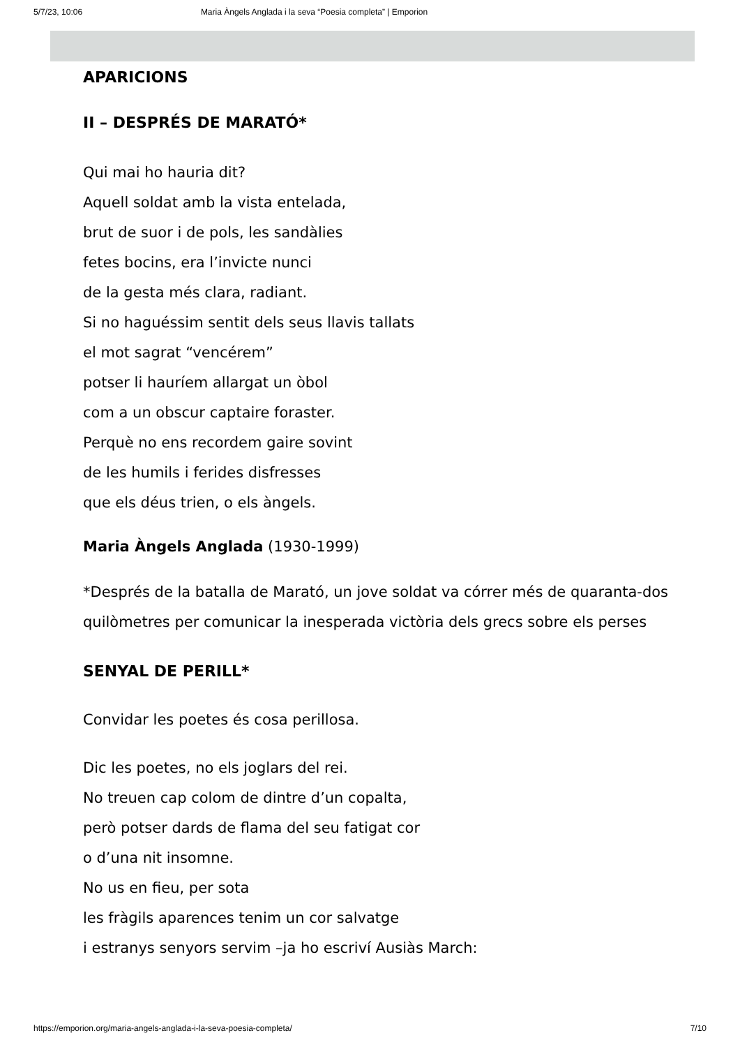5/7/23, 10:06 Maria Àngels Anglada i la seva “Poesia completa” | Emporion
APARICIONS
II – DESPRÉS DE MARATÓ*
Qui mai ho hauria dit?
Aquell soldat amb la vista entelada,
brut de suor i de pols, les sandàlies
fetes bocins, era l’invicte nunci
de la gesta més clara, radiant.
Si no haguéssim sentit dels seus llavis tallats
el mot sagrat “vencérem”
potser li hauríem allargat un òbol
com a un obscur captaire foraster.
Perquè no ens recordem gaire sovint
de les humils i ferides disfresses
que els déus trien, o els àngels.
Maria Àngels Anglada (1930-1999)
*Després de la batalla de Marató, un jove soldat va córrer més de quaranta-dos quilòmetres per comunicar la inesperada victòria dels grecs sobre els perses
SENYAL DE PERILL*
Convidar les poetes és cosa perillosa.
Dic les poetes, no els joglars del rei.
No treuen cap colom de dintre d’un copalta,
però potser dards de flama del seu fatigat cor
o d’una nit insomne.
No us en fieu, per sota
les fràgils aparences tenim un cor salvatge
i estranys senyors servim –ja ho escriví Ausiàs March:
https://emporion.org/maria-angels-anglada-i-la-seva-poesia-completa/ 7/10